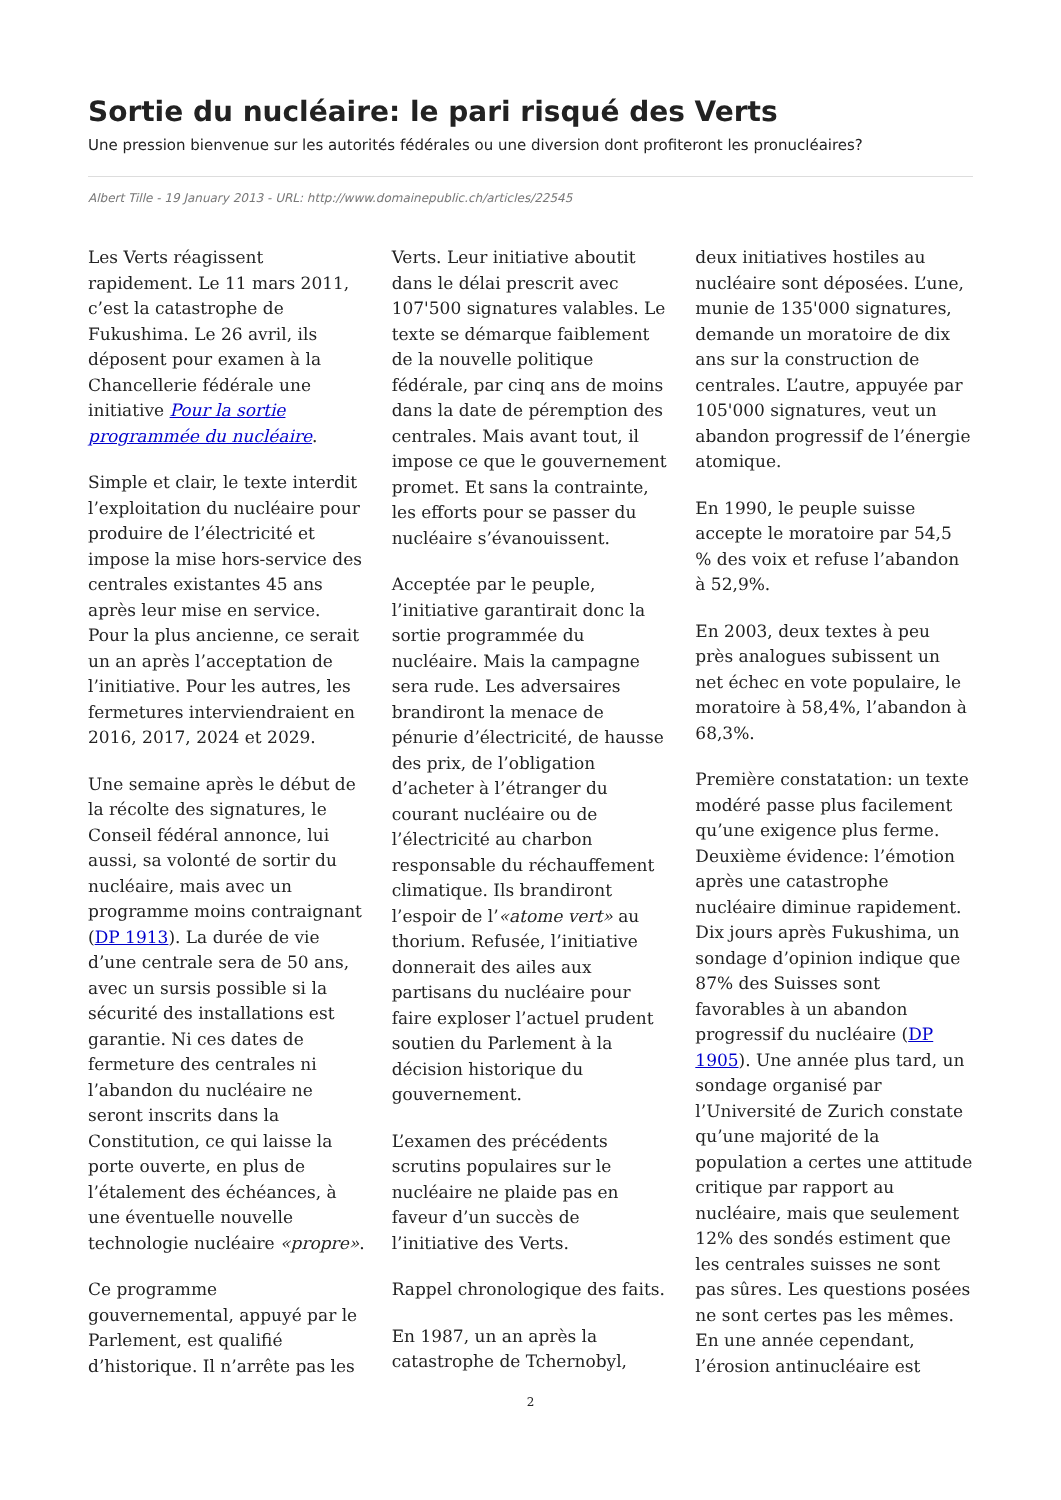Sortie du nucléaire: le pari risqué des Verts
Une pression bienvenue sur les autorités fédérales ou une diversion dont profiteront les pronucléaires?
Albert Tille - 19 January 2013 - URL: http://www.domainepublic.ch/articles/22545
Les Verts réagissent rapidement. Le 11 mars 2011, c’est la catastrophe de Fukushima. Le 26 avril, ils déposent pour examen à la Chancellerie fédérale une initiative Pour la sortie programmée du nucléaire.
Simple et clair, le texte interdit l’exploitation du nucléaire pour produire de l’électricité et impose la mise hors-service des centrales existantes 45 ans après leur mise en service. Pour la plus ancienne, ce serait un an après l’acceptation de l’initiative. Pour les autres, les fermetures interviendraient en 2016, 2017, 2024 et 2029.
Une semaine après le début de la récolte des signatures, le Conseil fédéral annonce, lui aussi, sa volonté de sortir du nucléaire, mais avec un programme moins contraignant (DP 1913). La durée de vie d’une centrale sera de 50 ans, avec un sursis possible si la sécurité des installations est garantie. Ni ces dates de fermeture des centrales ni l’abandon du nucléaire ne seront inscrits dans la Constitution, ce qui laisse la porte ouverte, en plus de l’étalement des échéances, à une éventuelle nouvelle technologie nucléaire «propre».
Ce programme gouvernemental, appuyé par le Parlement, est qualifié d’historique. Il n’arrête pas les Verts. Leur initiative aboutit dans le délai prescrit avec 107'500 signatures valables. Le texte se démarque faiblement de la nouvelle politique fédérale, par cinq ans de moins dans la date de péremption des centrales. Mais avant tout, il impose ce que le gouvernement promet. Et sans la contrainte, les efforts pour se passer du nucléaire s’évanouissent.
Acceptée par le peuple, l’initiative garantirait donc la sortie programmée du nucléaire. Mais la campagne sera rude. Les adversaires brandiront la menace de pénurie d’électricité, de hausse des prix, de l’obligation d’acheter à l’étranger du courant nucléaire ou de l’électricité au charbon responsable du réchauffement climatique. Ils brandiront l’espoir de l’«atome vert» au thorium. Refusée, l’initiative donnerait des ailes aux partisans du nucléaire pour faire exploser l’actuel prudent soutien du Parlement à la décision historique du gouvernement.
L’examen des précédents scrutins populaires sur le nucléaire ne plaide pas en faveur d’un succès de l’initiative des Verts.
Rappel chronologique des faits.
En 1987, un an après la catastrophe de Tchernobyl, deux initiatives hostiles au nucléaire sont déposées. L’une, munie de 135'000 signatures, demande un moratoire de dix ans sur la construction de centrales. L’autre, appuyée par 105'000 signatures, veut un abandon progressif de l’énergie atomique.
En 1990, le peuple suisse accepte le moratoire par 54,5 % des voix et refuse l’abandon à 52,9%.
En 2003, deux textes à peu près analogues subissent un net échec en vote populaire, le moratoire à 58,4%, l’abandon à 68,3%.
Première constatation: un texte modéré passe plus facilement qu’une exigence plus ferme. Deuxième évidence: l’émotion après une catastrophe nucléaire diminue rapidement. Dix jours après Fukushima, un sondage d’opinion indique que 87% des Suisses sont favorables à un abandon progressif du nucléaire (DP 1905). Une année plus tard, un sondage organisé par l’Université de Zurich constate qu’une majorité de la population a certes une attitude critique par rapport au nucléaire, mais que seulement 12% des sondés estiment que les centrales suisses ne sont pas sûres. Les questions posées ne sont certes pas les mêmes. En une année cependant, l’érosion antinucléaire est
2